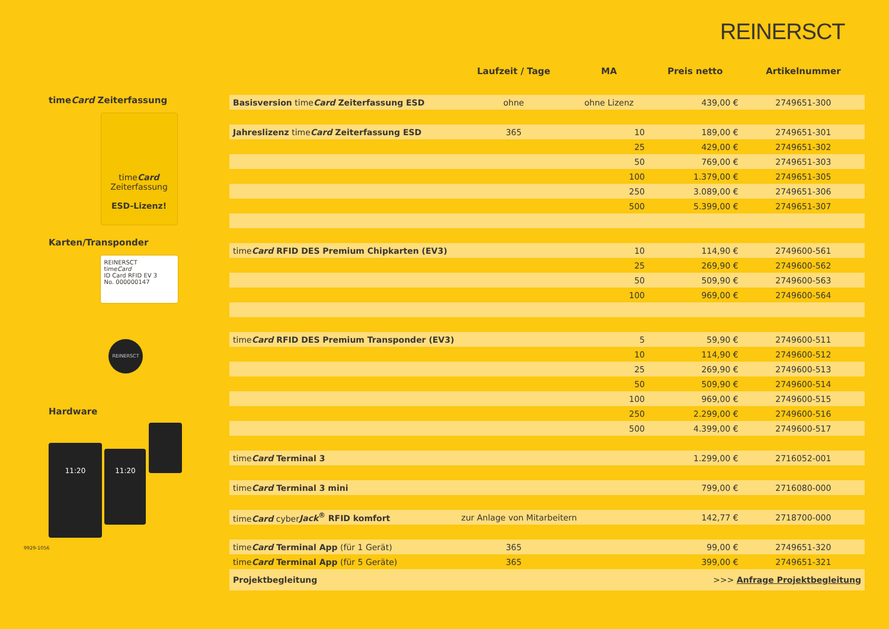REINERSCT
timeCard Zeiterfassung
timeCard
Zeiterfassung
ESD-Lizenz!
Karten/Transponder
REINERSCT
timeCard
ID Card RFID EV 3
No. 000000147
REINERSCT
Hardware
11:20 11:20
| | Laufzeit / Tage | MA | Preis netto | Artikelnummer |
| --- | --- | --- | --- | --- |
| Basisversion time Card Zeiterfassung ESD | ohne | ohne Lizenz | 439,00 € | 2749651-300 |
| Jahreslizenz time Card Zeiterfassung ESD | 365 | 10 | 189,00 € | 2749651-301 |
| | | 25 | 429,00 € | 2749651-302 |
| | | 50 | 769,00 € | 2749651-303 |
| | | 100 | 1.379,00 € | 2749651-305 |
| | | 250 | 3.089,00 € | 2749651-306 |
| | | 500 | 5.399,00 € | 2749651-307 |
| time Card RFID DES Premium Chipkarten (EV3) | | 10 | 114,90 € | 2749600-561 |
| | | 25 | 269,90 € | 2749600-562 |
| | | 50 | 509,90 € | 2749600-563 |
| | | 100 | 969,00 € | 2749600-564 |
| time Card RFID DES Premium Transponder (EV3) | | 5 | 59,90 € | 2749600-511 |
| | | 10 | 114,90 € | 2749600-512 |
| | | 25 | 269,90 € | 2749600-513 |
| | | 50 | 509,90 € | 2749600-514 |
| | | 100 | 969,00 € | 2749600-515 |
| | | 250 | 2.299,00 € | 2749600-516 |
| | | 500 | 4.399,00 € | 2749600-517 |
| time Card Terminal 3 | | | 1.299,00 € | 2716052-001 |
| time Card Terminal 3 mini | | | 799,00 € | 2716080-000 |
| time Card cyber Jack<sup>®</sup> RFID komfort | zur Anlage von Mitarbeitern | | 142,77 € | 2718700-000 |
| time Card Terminal App (für 1 Gerät) | 365 | | 99,00 € | 2749651-320 |
| time Card Terminal App (für 5 Geräte) | 365 | | 399,00 € | 2749651-321 |
| Projektbegleitung | | | >>> Anfrage Projektbegleitung | |
9929-1056